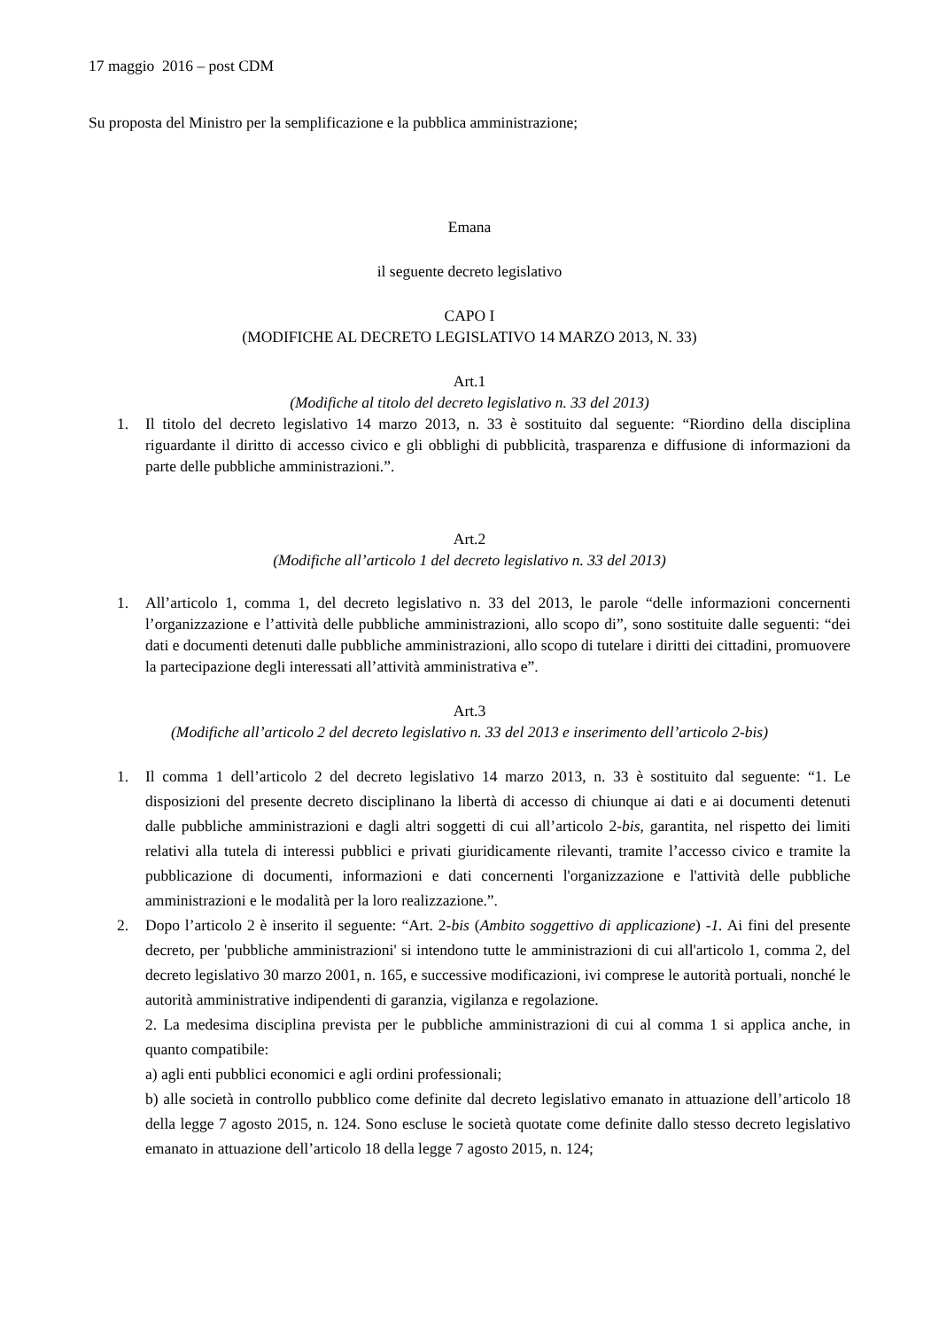17 maggio 2016 – post CDM
Su proposta del Ministro per la semplificazione e la pubblica amministrazione;
Emana
il seguente decreto legislativo
CAPO I
(MODIFICHE AL DECRETO LEGISLATIVO 14 MARZO 2013, N. 33)
Art.1
(Modifiche al titolo del decreto legislativo n. 33 del 2013)
1. Il titolo del decreto legislativo 14 marzo 2013, n. 33 è sostituito dal seguente: “Riordino della disciplina riguardante il diritto di accesso civico e gli obblighi di pubblicità, trasparenza e diffusione di informazioni da parte delle pubbliche amministrazioni.”.
Art.2
(Modifiche all’articolo 1 del decreto legislativo n. 33 del 2013)
1. All’articolo 1, comma 1, del decreto legislativo n. 33 del 2013, le parole “delle informazioni concernenti l’organizzazione e l’attività delle pubbliche amministrazioni, allo scopo di”, sono sostituite dalle seguenti: “dei dati e documenti detenuti dalle pubbliche amministrazioni, allo scopo di tutelare i diritti dei cittadini, promuovere la partecipazione degli interessati all’attività amministrativa e”.
Art.3
(Modifiche all’articolo 2 del decreto legislativo n. 33 del 2013 e inserimento dell’articolo 2-bis)
1. Il comma 1 dell’articolo 2 del decreto legislativo 14 marzo 2013, n. 33 è sostituito dal seguente: “1. Le disposizioni del presente decreto disciplinano la libertà di accesso di chiunque ai dati e ai documenti detenuti dalle pubbliche amministrazioni e dagli altri soggetti di cui all’articolo 2-bis, garantita, nel rispetto dei limiti relativi alla tutela di interessi pubblici e privati giuridicamente rilevanti, tramite l’accesso civico e tramite la pubblicazione di documenti, informazioni e dati concernenti l'organizzazione e l'attività delle pubbliche amministrazioni e le modalità per la loro realizzazione.”.
2. Dopo l’articolo 2 è inserito il seguente: “Art. 2-bis (Ambito soggettivo di applicazione) -1. Ai fini del presente decreto, per 'pubbliche amministrazioni' si intendono tutte le amministrazioni di cui all'articolo 1, comma 2, del decreto legislativo 30 marzo 2001, n. 165, e successive modificazioni, ivi comprese le autorità portuali, nonché le autorità amministrative indipendenti di garanzia, vigilanza e regolazione.
2. La medesima disciplina prevista per le pubbliche amministrazioni di cui al comma 1 si applica anche, in quanto compatibile:
a) agli enti pubblici economici e agli ordini professionali;
b) alle società in controllo pubblico come definite dal decreto legislativo emanato in attuazione dell’articolo 18 della legge 7 agosto 2015, n. 124. Sono escluse le società quotate come definite dallo stesso decreto legislativo emanato in attuazione dell’articolo 18 della legge 7 agosto 2015, n. 124;